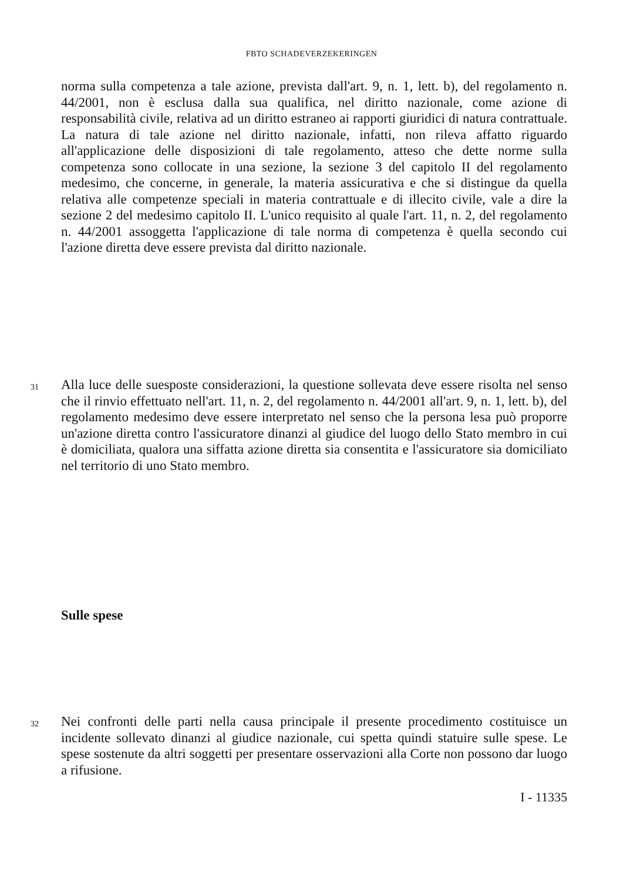FBTO SCHADEVERZEKERINGEN
norma sulla competenza a tale azione, prevista dall'art. 9, n. 1, lett. b), del regolamento n. 44/2001, non è esclusa dalla sua qualifica, nel diritto nazionale, come azione di responsabilità civile, relativa ad un diritto estraneo ai rapporti giuridici di natura contrattuale. La natura di tale azione nel diritto nazionale, infatti, non rileva affatto riguardo all'applicazione delle disposizioni di tale regolamento, atteso che dette norme sulla competenza sono collocate in una sezione, la sezione 3 del capitolo II del regolamento medesimo, che concerne, in generale, la materia assicurativa e che si distingue da quella relativa alle competenze speciali in materia contrattuale e di illecito civile, vale a dire la sezione 2 del medesimo capitolo II. L'unico requisito al quale l'art. 11, n. 2, del regolamento n. 44/2001 assoggetta l'applicazione di tale norma di competenza è quella secondo cui l'azione diretta deve essere prevista dal diritto nazionale.
31 Alla luce delle suesposte considerazioni, la questione sollevata deve essere risolta nel senso che il rinvio effettuato nell'art. 11, n. 2, del regolamento n. 44/2001 all'art. 9, n. 1, lett. b), del regolamento medesimo deve essere interpretato nel senso che la persona lesa può proporre un'azione diretta contro l'assicuratore dinanzi al giudice del luogo dello Stato membro in cui è domiciliata, qualora una siffatta azione diretta sia consentita e l'assicuratore sia domiciliato nel territorio di uno Stato membro.
Sulle spese
32 Nei confronti delle parti nella causa principale il presente procedimento costituisce un incidente sollevato dinanzi al giudice nazionale, cui spetta quindi statuire sulle spese. Le spese sostenute da altri soggetti per presentare osservazioni alla Corte non possono dar luogo a rifusione.
I - 11335